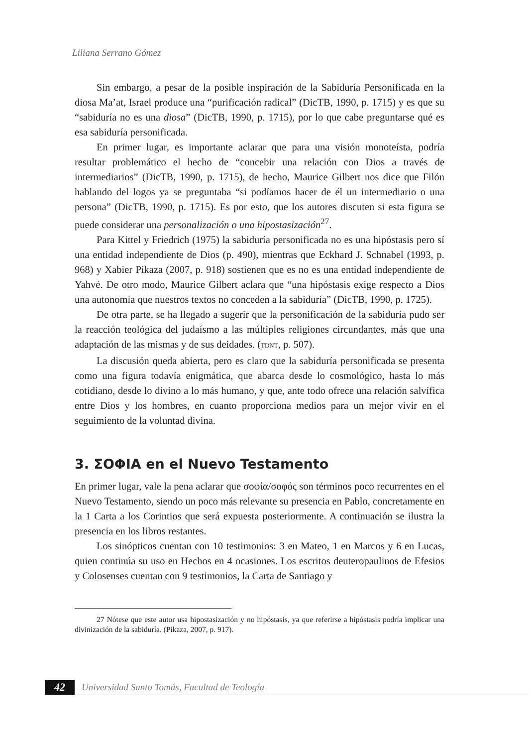Liliana Serrano Gómez
Sin embargo, a pesar de la posible inspiración de la Sabiduría Personificada en la diosa Ma’at, Israel produce una “purificación radical” (DicTB, 1990, p. 1715) y es que su “sabiduría no es una diosa” (DicTB, 1990, p. 1715), por lo que cabe preguntarse qué es esa sabiduría personificada.
En primer lugar, es importante aclarar que para una visión monoteísta, podría resultar problemático el hecho de “concebir una relación con Dios a través de intermediarios” (DicTB, 1990, p. 1715), de hecho, Maurice Gilbert nos dice que Filón hablando del logos ya se preguntaba “si podíamos hacer de él un intermediario o una persona” (DicTB, 1990, p. 1715). Es por esto, que los autores discuten si esta figura se puede considerar una personalización o una hipostasización<sup>27</sup>.
Para Kittel y Friedrich (1975) la sabiduría personificada no es una hipóstasis pero sí una entidad independiente de Dios (p. 490), mientras que Eckhard J. Schnabel (1993, p. 968) y Xabier Pikaza (2007, p. 918) sostienen que es no es una entidad independiente de Yahvé. De otro modo, Maurice Gilbert aclara que “una hipóstasis exige respecto a Dios una autonomía que nuestros textos no conceden a la sabiduría” (DicTB, 1990, p. 1725).
De otra parte, se ha llegado a sugerir que la personificación de la sabiduría pudo ser la reacción teológica del judaísmo a las múltiples religiones circundantes, más que una adaptación de las mismas y de sus deidades. (TDNT, p. 507).
La discusión queda abierta, pero es claro que la sabiduría personificada se presenta como una figura todavía enigmática, que abarca desde lo cosmológico, hasta lo más cotidiano, desde lo divino a lo más humano, y que, ante todo ofrece una relación salvífica entre Dios y los hombres, en cuanto proporciona medios para un mejor vivir en el seguimiento de la voluntad divina.
3. ΣΟΦΙΑ en el Nuevo Testamento
En primer lugar, vale la pena aclarar que σοφία/σοφός son términos poco recurrentes en el Nuevo Testamento, siendo un poco más relevante su presencia en Pablo, concretamente en la 1 Carta a los Corintios que será expuesta posteriormente. A continuación se ilustra la presencia en los libros restantes.
Los sinópticos cuentan con 10 testimonios: 3 en Mateo, 1 en Marcos y 6 en Lucas, quien continúa su uso en Hechos en 4 ocasiones. Los escritos deuteropaulinos de Efesios y Colosenses cuentan con 9 testimonios, la Carta de Santiago y
27 Nótese que este autor usa hipostasización y no hipóstasis, ya que referirse a hipóstasis podría implicar una divinización de la sabiduría. (Pikaza, 2007, p. 917).
42
Universidad Santo Tomás, Facultad de Teología